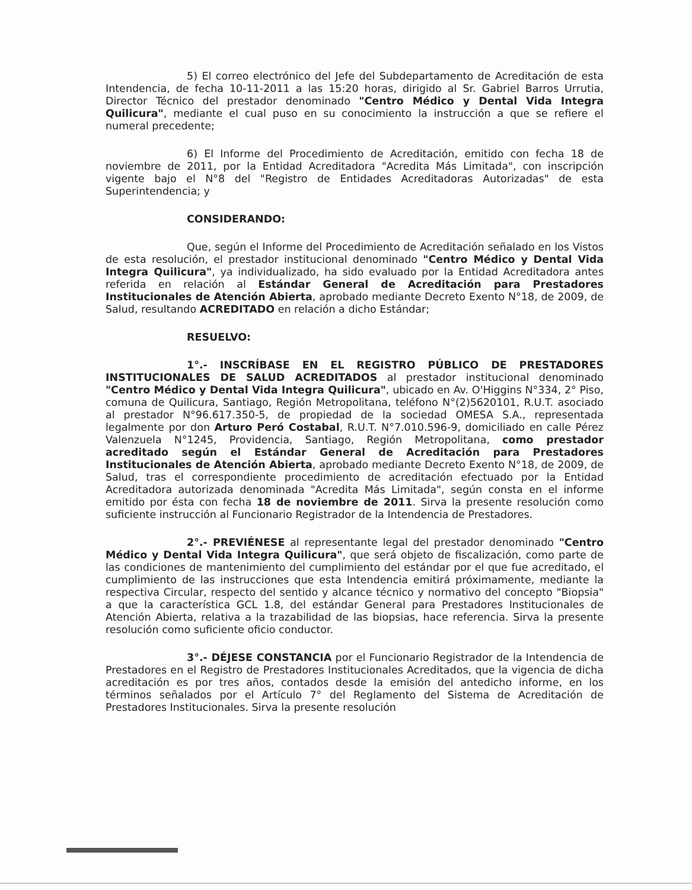5) El correo electrónico del Jefe del Subdepartamento de Acreditación de esta Intendencia, de fecha 10-11-2011 a las 15:20 horas, dirigido al Sr. Gabriel Barros Urrutia, Director Técnico del prestador denominado "Centro Médico y Dental Vida Integra Quilicura", mediante el cual puso en su conocimiento la instrucción a que se refiere el numeral precedente;
6) El Informe del Procedimiento de Acreditación, emitido con fecha 18 de noviembre de 2011, por la Entidad Acreditadora "Acredita Más Limitada", con inscripción vigente bajo el N°8 del "Registro de Entidades Acreditadoras Autorizadas" de esta Superintendencia; y
CONSIDERANDO:
Que, según el Informe del Procedimiento de Acreditación señalado en los Vistos de esta resolución, el prestador institucional denominado "Centro Médico y Dental Vida Integra Quilicura", ya individualizado, ha sido evaluado por la Entidad Acreditadora antes referida en relación al Estándar General de Acreditación para Prestadores Institucionales de Atención Abierta, aprobado mediante Decreto Exento N°18, de 2009, de Salud, resultando ACREDITADO en relación a dicho Estándar;
RESUELVO:
1°.- INSCRÍBASE EN EL REGISTRO PÚBLICO DE PRESTADORES INSTITUCIONALES DE SALUD ACREDITADOS al prestador institucional denominado "Centro Médico y Dental Vida Integra Quilicura", ubicado en Av. O'Higgins N°334, 2° Piso, comuna de Quilicura, Santiago, Región Metropolitana, teléfono N°(2)5620101, R.U.T. asociado al prestador N°96.617.350-5, de propiedad de la sociedad OMESA S.A., representada legalmente por don Arturo Peró Costabal, R.U.T. N°7.010.596-9, domiciliado en calle Pérez Valenzuela N°1245, Providencia, Santiago, Región Metropolitana, como prestador acreditado según el Estándar General de Acreditación para Prestadores Institucionales de Atención Abierta, aprobado mediante Decreto Exento N°18, de 2009, de Salud, tras el correspondiente procedimiento de acreditación efectuado por la Entidad Acreditadora autorizada denominada "Acredita Más Limitada", según consta en el informe emitido por ésta con fecha 18 de noviembre de 2011. Sirva la presente resolución como suficiente instrucción al Funcionario Registrador de la Intendencia de Prestadores.
2°.- PREVIÉNESE al representante legal del prestador denominado "Centro Médico y Dental Vida Integra Quilicura", que será objeto de fiscalización, como parte de las condiciones de mantenimiento del cumplimiento del estándar por el que fue acreditado, el cumplimiento de las instrucciones que esta Intendencia emitirá próximamente, mediante la respectiva Circular, respecto del sentido y alcance técnico y normativo del concepto "Biopsia" a que la característica GCL 1.8, del estándar General para Prestadores Institucionales de Atención Abierta, relativa a la trazabilidad de las biopsias, hace referencia. Sirva la presente resolución como suficiente oficio conductor.
3°.- DÉJESE CONSTANCIA por el Funcionario Registrador de la Intendencia de Prestadores en el Registro de Prestadores Institucionales Acreditados, que la vigencia de dicha acreditación es por tres años, contados desde la emisión del antedicho informe, en los términos señalados por el Artículo 7° del Reglamento del Sistema de Acreditación de Prestadores Institucionales. Sirva la presente resolución